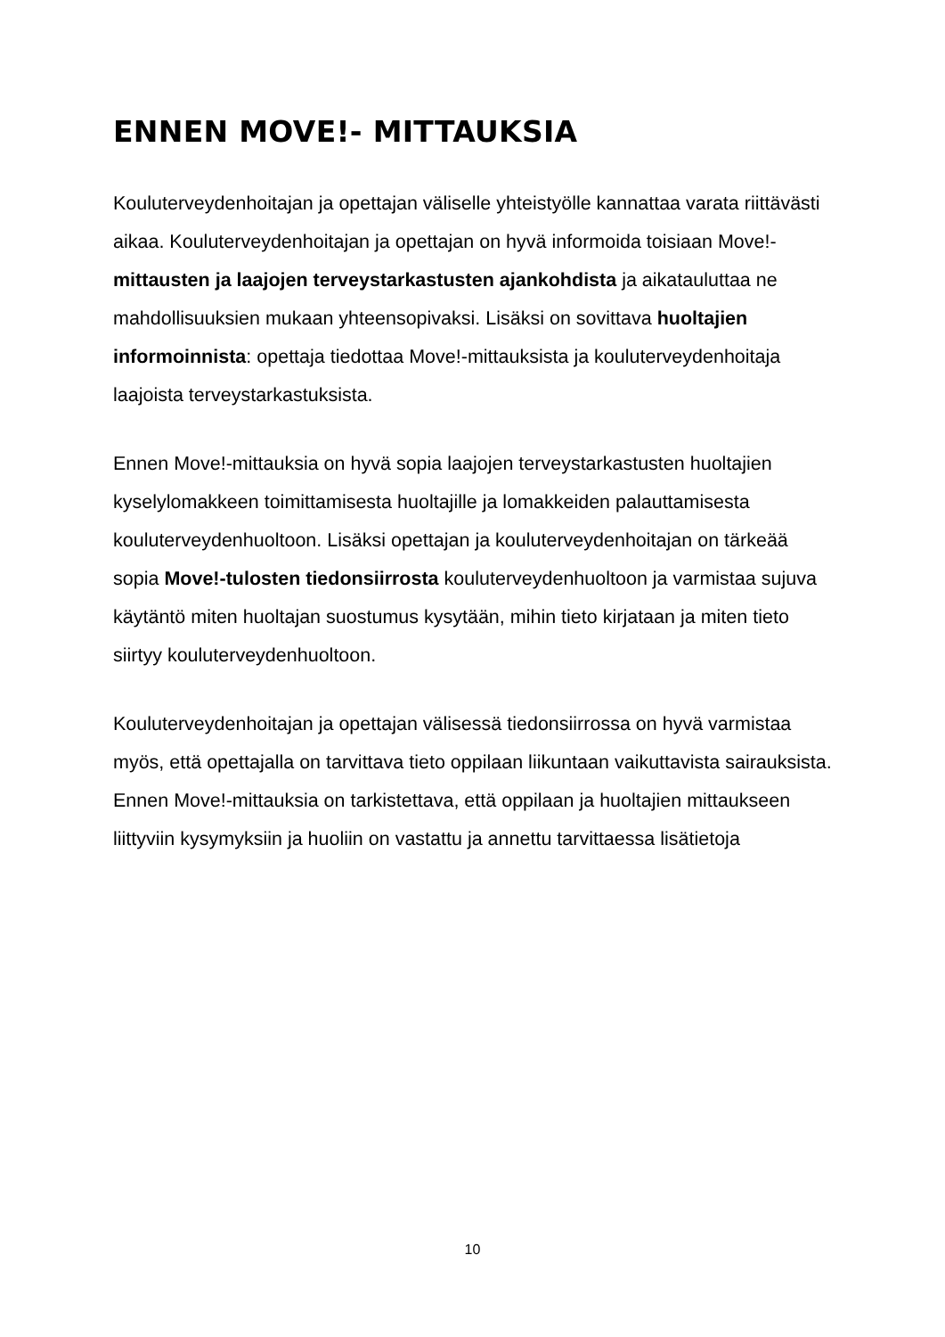ENNEN MOVE!- MITTAUKSIA
Kouluterveydenhoitajan ja opettajan väliselle yhteistyölle kannattaa varata riittävästi aikaa. Kouluterveydenhoitajan ja opettajan on hyvä informoida toisiaan Move!-mittausten ja laajojen terveystarkastusten ajankohdista ja aikatauluttaa ne mahdollisuuksien mukaan yhteensopivaksi. Lisäksi on sovittava huoltajien informoinnista: opettaja tiedottaa Move!-mittauksista ja kouluterveydenhoitaja laajoista terveystarkastuksista.
Ennen Move!-mittauksia on hyvä sopia laajojen terveystarkastusten huoltajien kyselylomakkeen toimittamisesta huoltajille ja lomakkeiden palauttamisesta kouluterveydenhuoltoon. Lisäksi opettajan ja kouluterveydenhoitajan on tärkeää sopia Move!-tulosten tiedonsiirrosta kouluterveydenhuoltoon ja varmistaa sujuva käytäntö miten huoltajan suostumus kysytään, mihin tieto kirjataan ja miten tieto siirtyy kouluterveydenhuoltoon.
Kouluterveydenhoitajan ja opettajan välisessä tiedonsiirrossa on hyvä varmistaa myös, että opettajalla on tarvittava tieto oppilaan liikuntaan vaikuttavista sairauksista. Ennen Move!-mittauksia on tarkistettava, että oppilaan ja huoltajien mittaukseen liittyviin kysymyksiin ja huoliin on vastattu ja annettu tarvittaessa lisätietoja
10